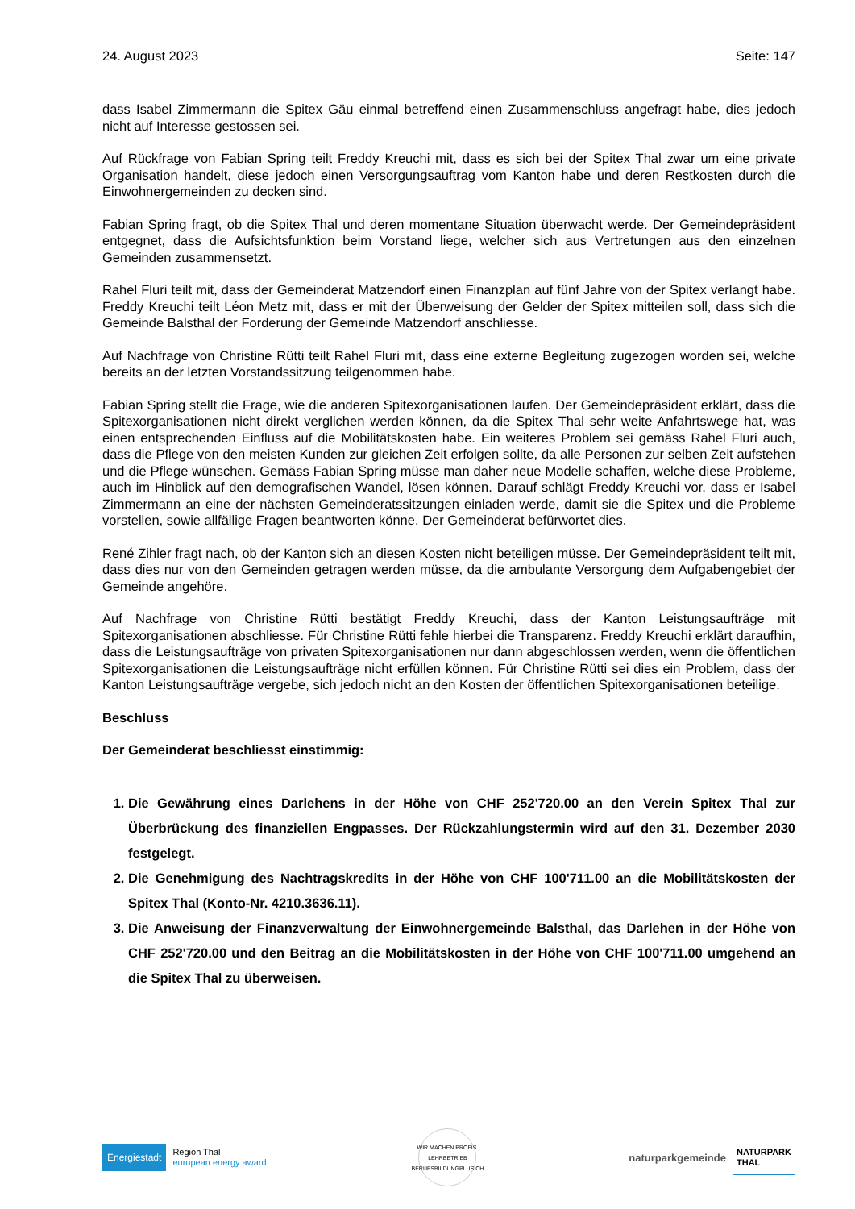24. August 2023 Seite: 147
dass Isabel Zimmermann die Spitex Gäu einmal betreffend einen Zusammenschluss angefragt habe, dies jedoch nicht auf Interesse gestossen sei.
Auf Rückfrage von Fabian Spring teilt Freddy Kreuchi mit, dass es sich bei der Spitex Thal zwar um eine private Organisation handelt, diese jedoch einen Versorgungsauftrag vom Kanton habe und deren Restkosten durch die Einwohnergemeinden zu decken sind.
Fabian Spring fragt, ob die Spitex Thal und deren momentane Situation überwacht werde. Der Gemeindepräsident entgegnet, dass die Aufsichtsfunktion beim Vorstand liege, welcher sich aus Vertretungen aus den einzelnen Gemeinden zusammensetzt.
Rahel Fluri teilt mit, dass der Gemeinderat Matzendorf einen Finanzplan auf fünf Jahre von der Spitex verlangt habe. Freddy Kreuchi teilt Léon Metz mit, dass er mit der Überweisung der Gelder der Spitex mitteilen soll, dass sich die Gemeinde Balsthal der Forderung der Gemeinde Matzendorf anschliesse.
Auf Nachfrage von Christine Rütti teilt Rahel Fluri mit, dass eine externe Begleitung zugezogen worden sei, welche bereits an der letzten Vorstandssitzung teilgenommen habe.
Fabian Spring stellt die Frage, wie die anderen Spitexorganisationen laufen. Der Gemeindepräsident erklärt, dass die Spitexorganisationen nicht direkt verglichen werden können, da die Spitex Thal sehr weite Anfahrtswege hat, was einen entsprechenden Einfluss auf die Mobilitätskosten habe. Ein weiteres Problem sei gemäss Rahel Fluri auch, dass die Pflege von den meisten Kunden zur gleichen Zeit erfolgen sollte, da alle Personen zur selben Zeit aufstehen und die Pflege wünschen. Gemäss Fabian Spring müsse man daher neue Modelle schaffen, welche diese Probleme, auch im Hinblick auf den demografischen Wandel, lösen können. Darauf schlägt Freddy Kreuchi vor, dass er Isabel Zimmermann an eine der nächsten Gemeinderatssitzungen einladen werde, damit sie die Spitex und die Probleme vorstellen, sowie allfällige Fragen beantworten könne. Der Gemeinderat befürwortet dies.
René Zihler fragt nach, ob der Kanton sich an diesen Kosten nicht beteiligen müsse. Der Gemeindepräsident teilt mit, dass dies nur von den Gemeinden getragen werden müsse, da die ambulante Versorgung dem Aufgabengebiet der Gemeinde angehöre.
Auf Nachfrage von Christine Rütti bestätigt Freddy Kreuchi, dass der Kanton Leistungsaufträge mit Spitexorganisationen abschliesse. Für Christine Rütti fehle hierbei die Transparenz. Freddy Kreuchi erklärt daraufhin, dass die Leistungsaufträge von privaten Spitexorganisationen nur dann abgeschlossen werden, wenn die öffentlichen Spitexorganisationen die Leistungsaufträge nicht erfüllen können. Für Christine Rütti sei dies ein Problem, dass der Kanton Leistungsaufträge vergebe, sich jedoch nicht an den Kosten der öffentlichen Spitexorganisationen beteilige.
Beschluss
Der Gemeinderat beschliesst einstimmig:
1. Die Gewährung eines Darlehens in der Höhe von CHF 252'720.00 an den Verein Spitex Thal zur Überbrückung des finanziellen Engpasses. Der Rückzahlungstermin wird auf den 31. Dezember 2030 festgelegt.
2. Die Genehmigung des Nachtragskredits in der Höhe von CHF 100'711.00 an die Mobilitätskosten der Spitex Thal (Konto-Nr. 4210.3636.11).
3. Die Anweisung der Finanzverwaltung der Einwohnergemeinde Balsthal, das Darlehen in der Höhe von CHF 252'720.00 und den Beitrag an die Mobilitätskosten in der Höhe von CHF 100'711.00 umgehend an die Spitex Thal zu überweisen.
Energiestadt Region Thal
european energy award
WIR MACHEN PROFIS. LEHRBETRIEB
BERUFSBILDUNGPLUS.CH
naturparkgemeinde NATURPARK
THAL